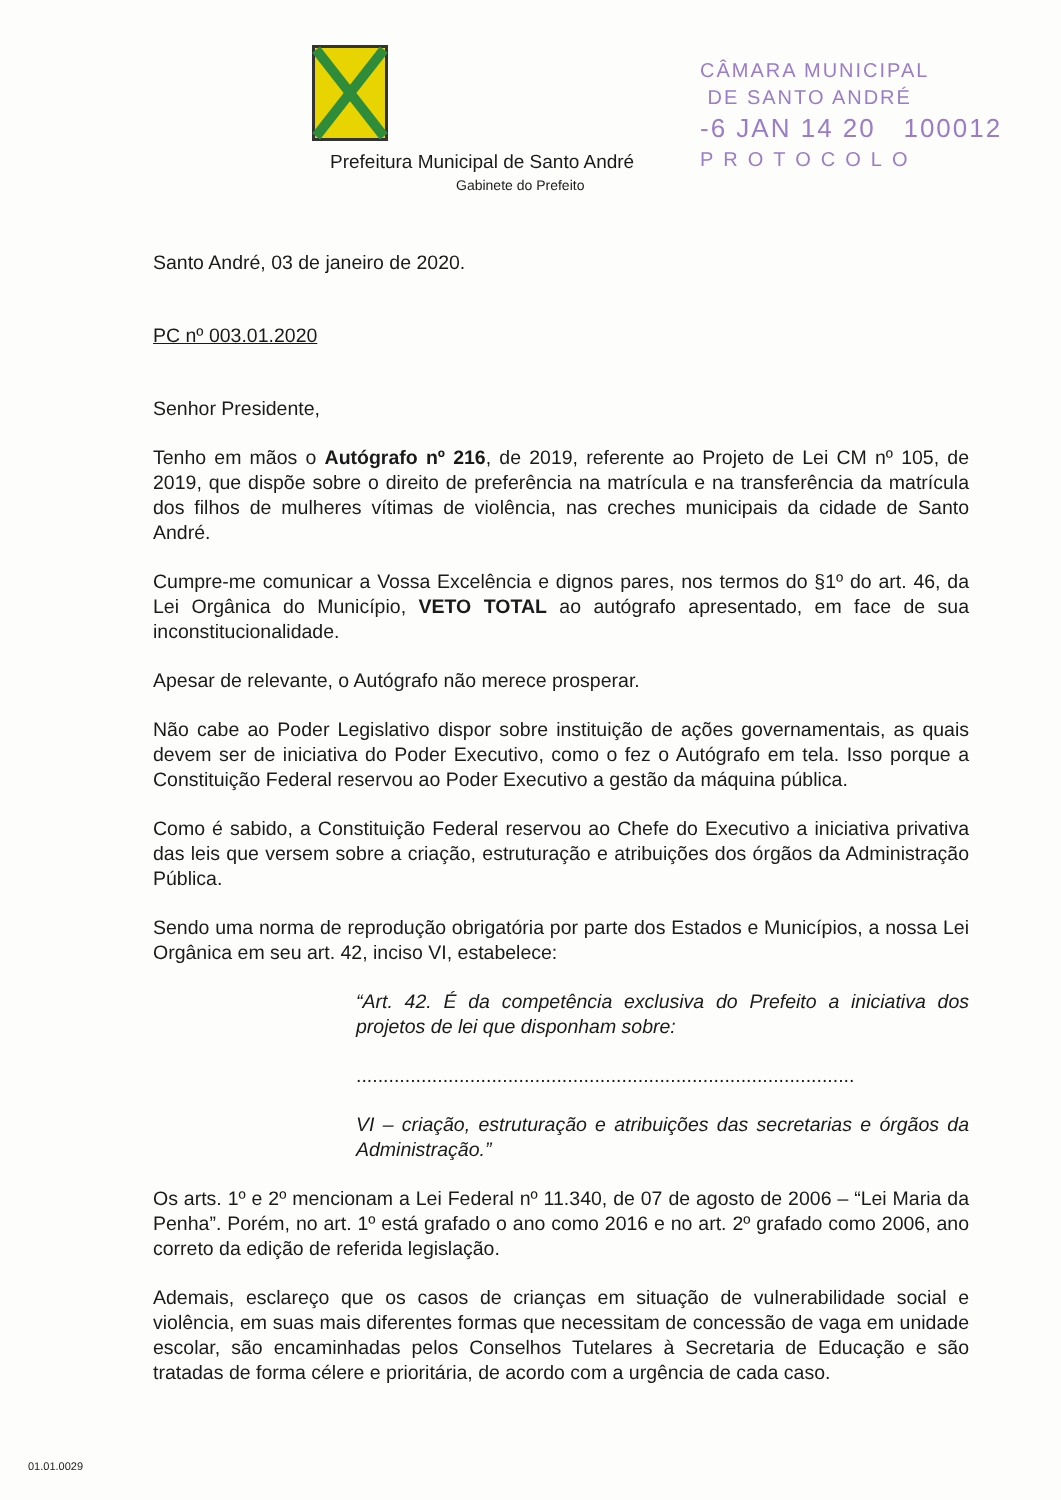Prefeitura Municipal de Santo André
Gabinete do Prefeito
CÂMARA MUNICIPAL
DE SANTO ANDRÉ
-6 JAN 14 20 100012
PROTOCOLO
Santo André, 03 de janeiro de 2020.
PC nº 003.01.2020
Senhor Presidente,
Tenho em mãos o Autógrafo nº 216, de 2019, referente ao Projeto de Lei CM nº 105, de 2019, que dispõe sobre o direito de preferência na matrícula e na transferência da matrícula dos filhos de mulheres vítimas de violência, nas creches municipais da cidade de Santo André.
Cumpre-me comunicar a Vossa Excelência e dignos pares, nos termos do §1º do art. 46, da Lei Orgânica do Município, VETO TOTAL ao autógrafo apresentado, em face de sua inconstitucionalidade.
Apesar de relevante, o Autógrafo não merece prosperar.
Não cabe ao Poder Legislativo dispor sobre instituição de ações governamentais, as quais devem ser de iniciativa do Poder Executivo, como o fez o Autógrafo em tela. Isso porque a Constituição Federal reservou ao Poder Executivo a gestão da máquina pública.
Como é sabido, a Constituição Federal reservou ao Chefe do Executivo a iniciativa privativa das leis que versem sobre a criação, estruturação e atribuições dos órgãos da Administração Pública.
Sendo uma norma de reprodução obrigatória por parte dos Estados e Municípios, a nossa Lei Orgânica em seu art. 42, inciso VI, estabelece:
“Art. 42. É da competência exclusiva do Prefeito a iniciativa dos projetos de lei que disponham sobre:
............................................................................................
VI – criação, estruturação e atribuições das secretarias e órgãos da Administração.”
Os arts. 1º e 2º mencionam a Lei Federal nº 11.340, de 07 de agosto de 2006 – “Lei Maria da Penha”. Porém, no art. 1º está grafado o ano como 2016 e no art. 2º grafado como 2006, ano correto da edição de referida legislação.
Ademais, esclareço que os casos de crianças em situação de vulnerabilidade social e violência, em suas mais diferentes formas que necessitam de concessão de vaga em unidade escolar, são encaminhadas pelos Conselhos Tutelares à Secretaria de Educação e são tratadas de forma célere e prioritária, de acordo com a urgência de cada caso.
01.01.0029